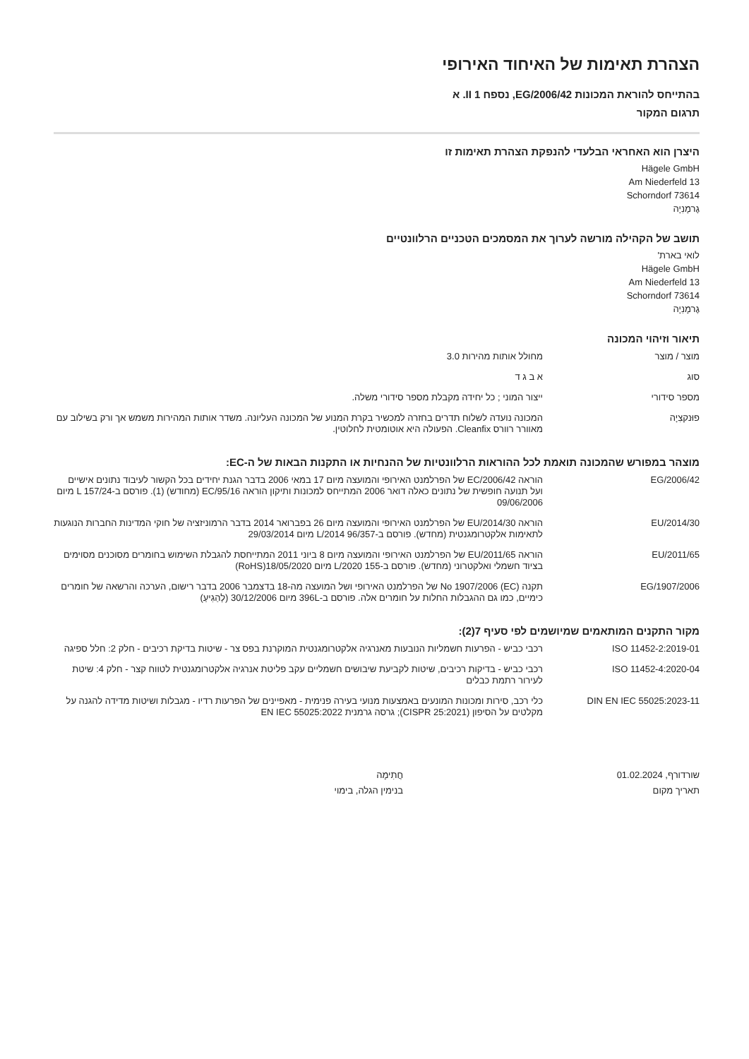הצהרת תאימות של האיחוד האירופי
בהתייחס להוראת המכונות EG/2006/42, נספח II 1. א
תרגום המקור
היצרן הוא האחראי הבלעדי להנפקת הצהרת תאימות זו
Hägele GmbH
Am Niederfeld 13
73614 Schorndorf
גֶרמָנִיָה
תושב של הקהילה מורשה לערוך את המסמכים הטכניים הרלוונטיים
לואי בארת'
Hägele GmbH
Am Niederfeld 13
73614 Schorndorf
גֶרמָנִיָה
תיאור וזיהוי המכונה
| מוצר / מוצר | מחולל אותות מהירות 3.0 |
| סוג | א ב ג ד |
| מספר סידורי | ייצור המוני ; כל יחידה מקבלת מספר סידורי משלה. |
| פוּנקצִיָה | המכונה נועדה לשלוח תדרים בחזרה למכשיר בקרת המנוע של המכונה העליונה. משדר אותות המהירות משמש אך ורק בשילוב עם מאוורר רוורס Cleanfix. הפעולה היא אוטומטית לחלוטין. |
מוצהר במפורש שהמכונה תואמת לכל ההוראות הרלוונטיות של ההנחיות או התקנות הבאות של ה-EC:
| 2006/42/EG | הוראה EC/2006/42 של הפרלמנט האירופי והמועצה מיום 17 במאי 2006 בדבר הגנת יחידים בכל הקשור לעיבוד נתונים אישיים ועל תנועה חופשית של נתונים כאלה דואר 2006 המתייחס למכונות ותיקון הוראה EC/95/16 (מחודש) (1). פורסם ב-L 157/24 מיום 09/06/2006 |
| 2014/30/EU | הוראה EU/2014/30 של הפרלמנט האירופי והמועצה מיום 26 בפברואר 2014 בדבר הרמוניזציה של חוקי המדינות החברות הנוגעות לתאימות אלקטרומגנטית (מחדש). פורסם ב-L/2014 96/357 מיום 29/03/2014 |
| 2011/65/EU | הוראה EU/2011/65 של הפרלמנט האירופי והמועצה מיום 8 ביוני 2011 המתייחסת להגבלת השימוש בחומרים מסוכנים מסוימים בציוד חשמלי ואלקטרוני (מחדש). פורסם ב-L/2020 155 מיום 18/05/2020(RoHS) |
| 1907/2006/EG | תקנה (EC) No 1907/2006 של הפרלמנט האירופי ושל המועצה מה-18 בדצמבר 2006 בדבר רישום, הערכה והרשאה של חומרים כימיים, כמו גם ההגבלות החלות על חומרים אלה. פורסם ב-396L מיום 30/12/2006 (לְהַגִיעַ) |
מקור התקנים המותאמים שמיושמים לפי סעיף 7(2):
| ISO 11452-2:2019-01 | רכבי כביש - הפרעות חשמליות הנובעות מאנרגיה אלקטרומגנטית המוקרנת בפס צר - שיטות בדיקת רכיבים - חלק 2: חלל ספיגה |
| ISO 11452-4:2020-04 | רכבי כביש - בדיקות רכיבים, שיטות לקביעת שיבושים חשמליים עקב פליטת אנרגיה אלקטרומגנטית לטווח קצר - חלק 4: שיטת לעירור רתמת כבלים |
| DIN EN IEC 55025:2023-11 | כלי רכב, סירות ומכונות המונעים באמצעות מנועי בעירה פנימית - מאפיינים של הפרעות רדיו - מגבלות ושיטות מדידה להגנה על מקלטים על הסיפון (CISPR 25:2021); גרסה גרמנית EN IEC 55025:2022 |
שורדורף, 01.02.2024
תאריך מקום
חֲתִימָה
בנימין הגלה, בימוי